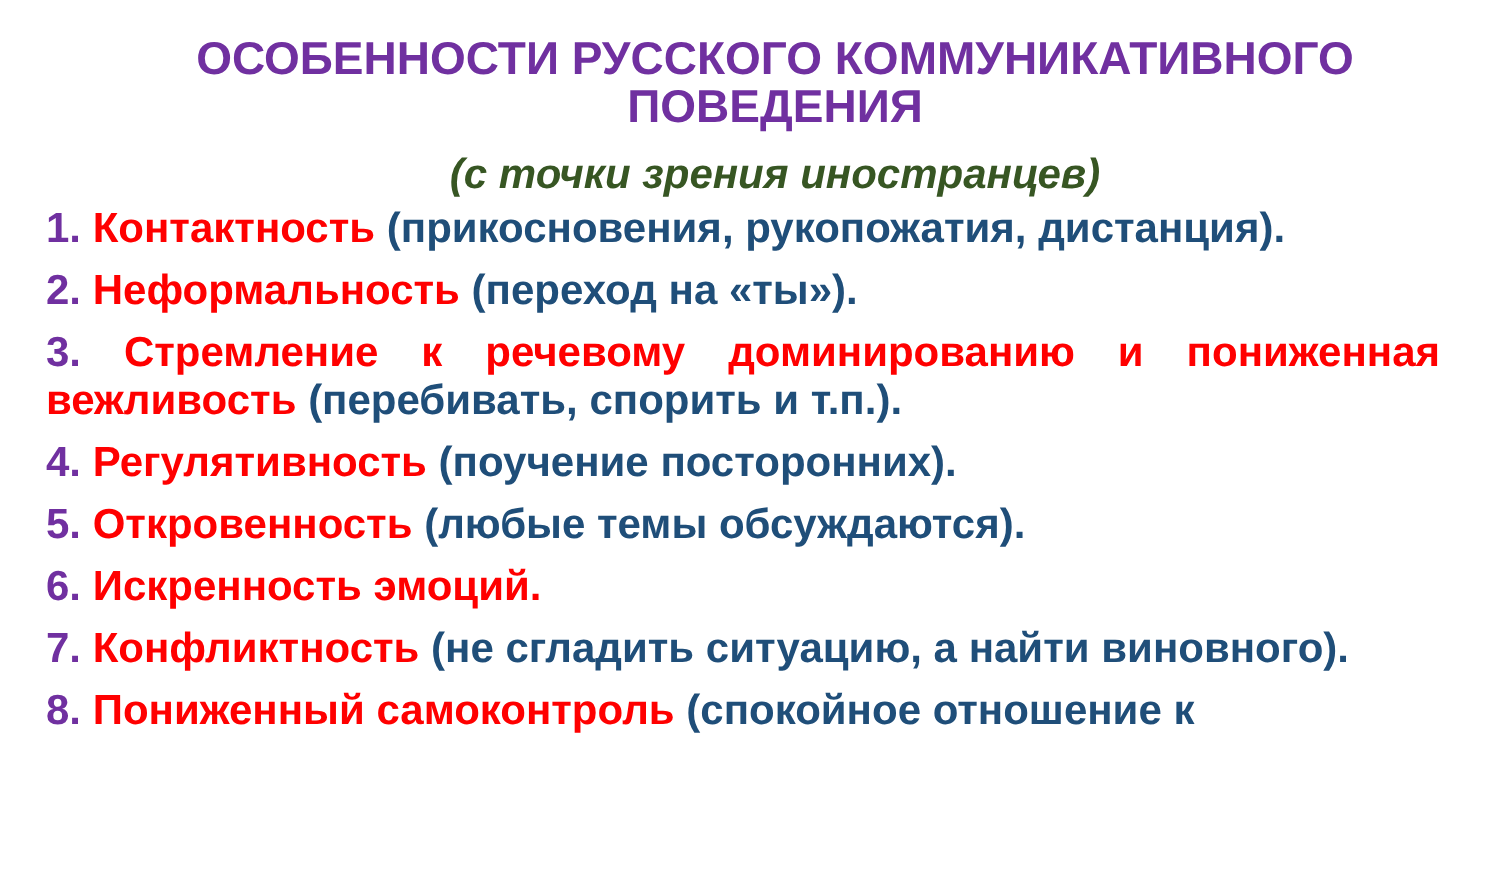ОСОБЕННОСТИ РУССКОГО КОММУНИКАТИВНОГО ПОВЕДЕНИЯ
(с точки зрения иностранцев)
1. Контактность (прикосновения, рукопожатия, дистанция).
2. Неформальность (переход на «ты»).
3. Стремление к речевому доминированию и пониженная вежливость (перебивать, спорить и т.п.).
4. Регулятивность (поучение посторонних).
5. Откровенность (любые темы обсуждаются).
6. Искренность эмоций.
7. Конфликтность (не сгладить ситуацию, а найти виновного).
8. Пониженный самоконтроль (спокойное отношение к